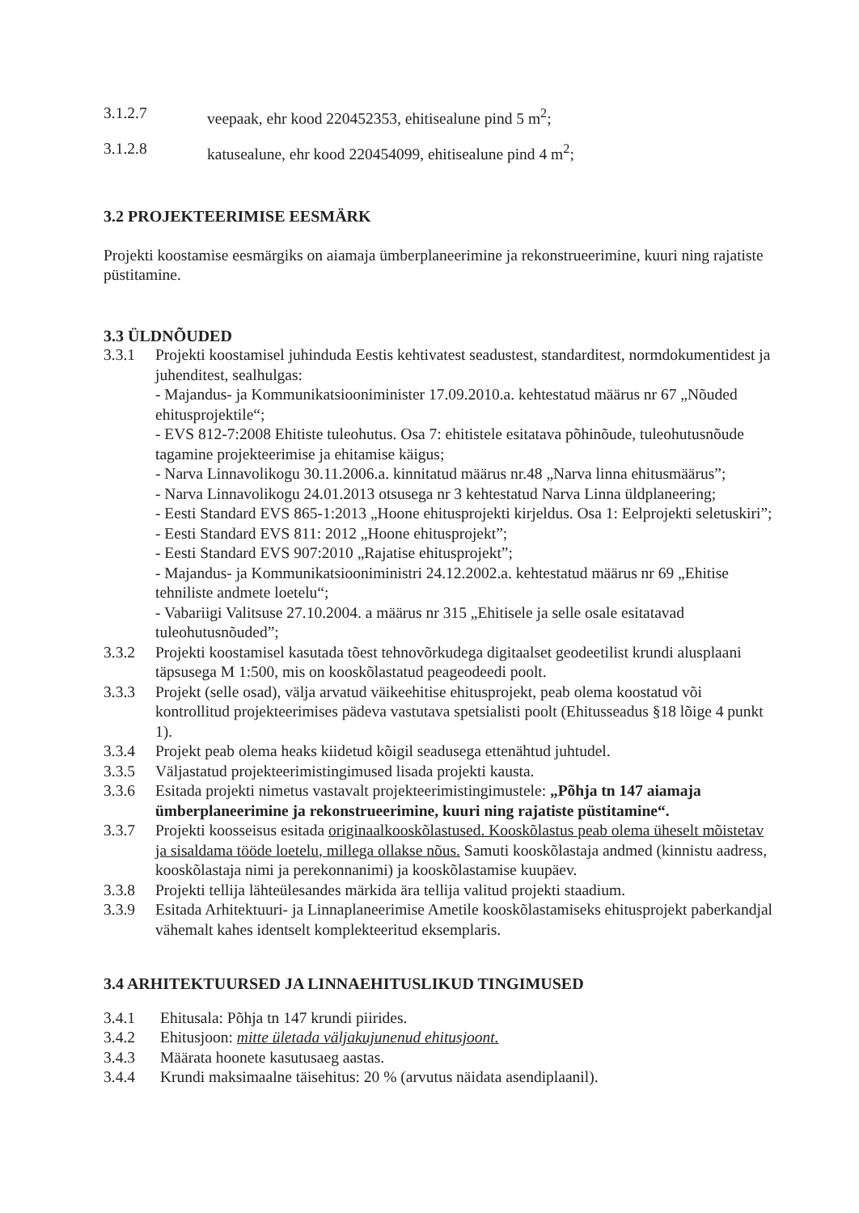3.1.2.7 veepaak, ehr kood 220452353, ehitisealune pind 5 m<sup>2</sup>;
3.1.2.8 katusealune, ehr kood 220454099, ehitisealune pind 4 m<sup>2</sup>;
3.2 PROJEKTEERIMISE EESMÄRK
Projekti koostamise eesmärgiks on aiamaja ümberplaneerimine ja rekonstrueerimine, kuuri ning rajatiste püstitamine.
3.3 ÜLDNÕUDED
3.3.1 Projekti koostamisel juhinduda Eestis kehtivatest seadustest, standarditest, normdokumentidest ja juhenditest, sealhulgas:
- Majandus- ja Kommunikatsiooniminister 17.09.2010.a. kehtestatud määrus nr 67 „Nõuded ehitusprojektile“;
- EVS 812-7:2008 Ehitiste tuleohutus. Osa 7: ehitistele esitatava põhinõude, tuleohutusnõude tagamine projekteerimise ja ehitamise käigus;
- Narva Linnavolikogu 30.11.2006.a. kinnitatud määrus nr.48 „Narva linna ehitusmäärus”;
- Narva Linnavolikogu 24.01.2013 otsusega nr 3 kehtestatud Narva Linna üldplaneering;
- Eesti Standard EVS 865-1:2013 „Hoone ehitusprojekti kirjeldus. Osa 1: Eelprojekti seletuskiri”;
- Eesti Standard EVS 811: 2012 „Hoone ehitusprojekt”;
- Eesti Standard EVS 907:2010 „Rajatise ehitusprojekt”;
- Majandus- ja Kommunikatsiooniministri 24.12.2002.a. kehtestatud määrus nr 69 „Ehitise tehniliste andmete loetelu“;
- Vabariigi Valitsuse 27.10.2004. a määrus nr 315 „Ehitisele ja selle osale esitatavad tuleohutusnõuded”;
3.3.2 Projekti koostamisel kasutada tõest tehnovõrkudega digitaalset geodeetilist krundi alusplaani täpsusega M 1:500, mis on kooskõlastatud peageodeedi poolt.
3.3.3 Projekt (selle osad), välja arvatud väikeehitise ehitusprojekt, peab olema koostatud või kontrollitud projekteerimises pädeva vastutava spetsialisti poolt (Ehitusseadus §18 lõige 4 punkt 1).
3.3.4 Projekt peab olema heaks kiidetud kõigil seadusega ettenähtud juhtudel.
3.3.5 Väljastatud projekteerimistingimused lisada projekti kausta.
3.3.6 Esitada projekti nimetus vastavalt projekteerimistingimustele: „Põhja tn 147 aiamaja ümberplaneerimine ja rekonstrueerimine, kuuri ning rajatiste püstitamine“.
3.3.7 Projekti koosseisus esitada originaalkooskõlastused. Kooskõlastus peab olema üheselt mõistetav ja sisaldama tööde loetelu, millega ollakse nõus. Samuti kooskõlastaja andmed (kinnistu aadress, kooskõlastaja nimi ja perekonnanimi) ja kooskõlastamise kuupäev.
3.3.8 Projekti tellija lähteülesandes märkida ära tellija valitud projekti staadium.
3.3.9 Esitada Arhitektuuri- ja Linnaplaneerimise Ametile kooskõlastamiseks ehitusprojekt paberkandjal vähemalt kahes identselt komplekteeritud eksemplaris.
3.4 ARHITEKTUURSED JA LINNAEHITUSLIKUD TINGIMUSED
3.4.1 Ehitusala: Põhja tn 147 krundi piirides.
3.4.2 Ehitusjoon: mitte ületada väljakujunenud ehitusjoont.
3.4.3 Määrata hoonete kasutusaeg aastas.
3.4.4 Krundi maksimaalne täisehitus: 20 % (arvutus näidata asendiplaanil).